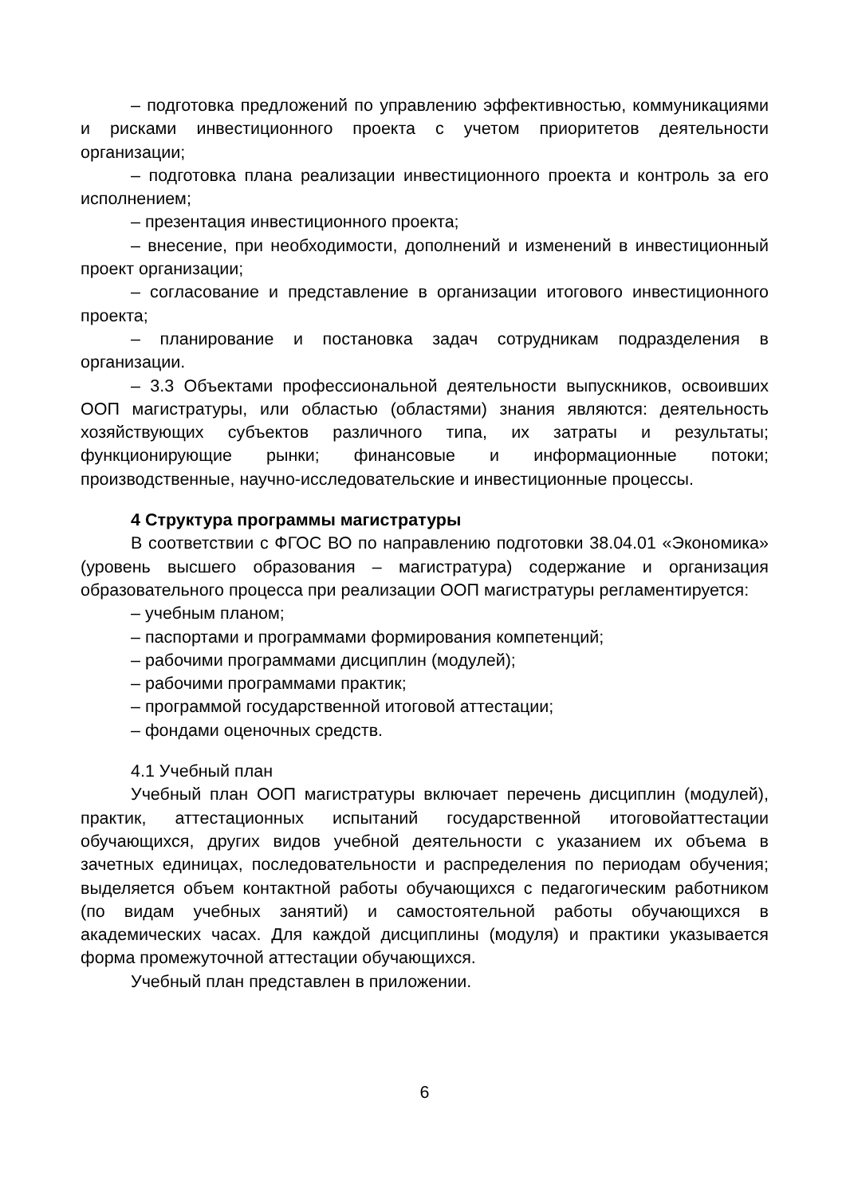– подготовка предложений по управлению эффективностью, коммуникациями и рисками инвестиционного проекта с учетом приоритетов деятельности организации;
– подготовка плана реализации инвестиционного проекта и контроль за его исполнением;
– презентация инвестиционного проекта;
– внесение, при необходимости, дополнений и изменений в инвестиционный проект организации;
– согласование и представление в организации итогового инвестиционного проекта;
– планирование и постановка задач сотрудникам подразделения в организации.
– 3.3 Объектами профессиональной деятельности выпускников, освоивших ООП магистратуры, или областью (областями) знания являются: деятельность хозяйствующих субъектов различного типа, их затраты и результаты; функционирующие рынки; финансовые и информационные потоки; производственные, научно-исследовательские и инвестиционные процессы.
4 Структура программы магистратуры
В соответствии с ФГОС ВО по направлению подготовки 38.04.01 «Экономика» (уровень высшего образования – магистратура) содержание и организация образовательного процесса при реализации ООП магистратуры регламентируется:
– учебным планом;
– паспортами и программами формирования компетенций;
– рабочими программами дисциплин (модулей);
– рабочими программами практик;
– программой государственной итоговой аттестации;
– фондами оценочных средств.
4.1 Учебный план
Учебный план ООП магистратуры включает перечень дисциплин (модулей), практик, аттестационных испытаний государственной итоговойаттестации обучающихся, других видов учебной деятельности с указанием их объема в зачетных единицах, последовательности и распределения по периодам обучения; выделяется объем контактной работы обучающихся с педагогическим работником (по видам учебных занятий) и самостоятельной работы обучающихся в академических часах. Для каждой дисциплины (модуля) и практики указывается форма промежуточной аттестации обучающихся.
Учебный план представлен в приложении.
6